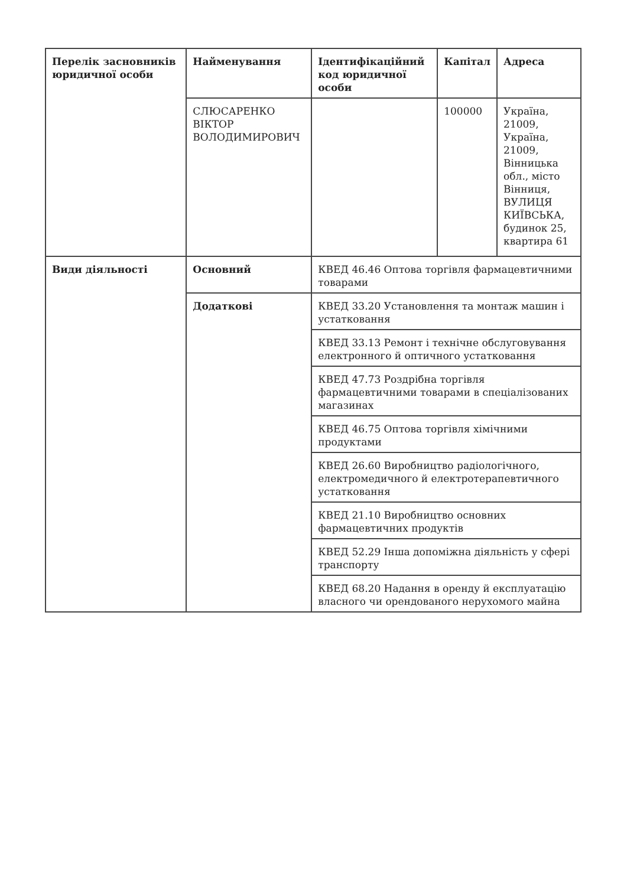| Перелік засновників юридичної особи | Найменування | Ідентифікаційний код юридичної особи | Капітал | Адреса |
| --- | --- | --- | --- | --- |
| | СЛЮСАРЕНКО ВІКТОР ВОЛОДИМИРОВИЧ | | 100000 | Україна, 21009, Україна, 21009, Вінницька обл., місто Вінниця, ВУЛИЦЯ КИЇВСЬКА, будинок 25, квартира 61 |
| Види діяльності | Основний | КВЕД 46.46 Оптова торгівля фармацевтичними товарами | | |
| | Додаткові | КВЕД 33.20 Установлення та монтаж машин і устатковання | | |
| | | КВЕД 33.13 Ремонт і технічне обслуговування електронного й оптичного устатковання | | |
| | | КВЕД 47.73 Роздрібна торгівля фармацевтичними товарами в спеціалізованих магазинах | | |
| | | КВЕД 46.75 Оптова торгівля хімічними продуктами | | |
| | | КВЕД 26.60 Виробництво радіологічного, електромедичного й електротерапевтичного устатковання | | |
| | | КВЕД 21.10 Виробництво основних фармацевтичних продуктів | | |
| | | КВЕД 52.29 Інша допоміжна діяльність у сфері транспорту | | |
| | | КВЕД 68.20 Надання в оренду й експлуатацію власного чи орендованого нерухомого майна | | |